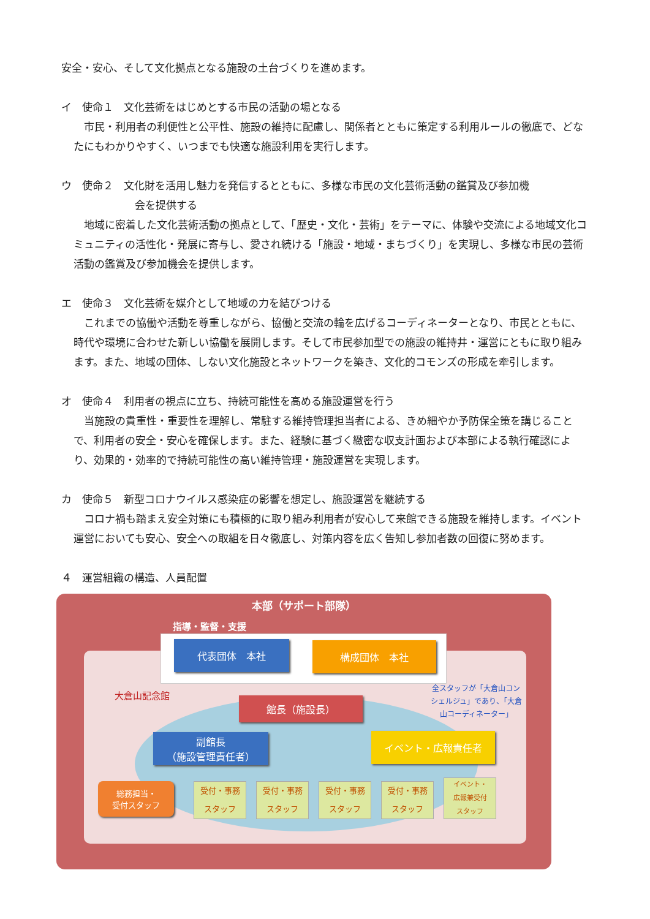安全・安心、そして文化拠点となる施設の土台づくりを進めます。
イ　使命１　文化芸術をはじめとする市民の活動の場となる
　市民・利用者の利便性と公平性、施設の維持に配慮し、関係者とともに策定する利用ルールの徹底で、どなたにもわかりやすく、いつまでも快適な施設利用を実行します。
ウ　使命２　文化財を活用し魅力を発信するとともに、多様な市民の文化芸術活動の鑑賞及び参加機
会を提供する
　地域に密着した文化芸術活動の拠点として、「歴史・文化・芸術」をテーマに、体験や交流による地域文化コミュニティの活性化・発展に寄与し、愛され続ける「施設・地域・まちづくり」を実現し、多様な市民の芸術活動の鑑賞及び参加機会を提供します。
エ　使命３　文化芸術を媒介として地域の力を結びつける
　これまでの協働や活動を尊重しながら、協働と交流の輪を広げるコーディネーターとなり、市民とともに、時代や環境に合わせた新しい協働を展開します。そして市民参加型での施設の維持井・運営にともに取り組みます。また、地域の団体、しない文化施設とネットワークを築き、文化的コモンズの形成を牽引します。
オ　使命４　利用者の視点に立ち、持続可能性を高める施設運営を行う
　当施設の貴重性・重要性を理解し、常駐する維持管理担当者による、きめ細やか予防保全策を講じることで、利用者の安全・安心を確保します。また、経験に基づく緻密な収支計画および本部による執行確認により、効果的・効率的で持続可能性の高い維持管理・施設運営を実現します。
カ　使命５　新型コロナウイルス感染症の影響を想定し、施設運営を継続する
　コロナ禍も踏まえ安全対策にも積極的に取り組み利用者が安心して来館できる施設を維持します。イベント運営においても安心、安全への取組を日々徹底し、対策内容を広く告知し参加者数の回復に努めます。
４　運営組織の構造、人員配置
本部（サポート部隊）
指導・監督・支援
代表団体　本社 構成団体　本社
大倉山記念館
全スタッフが「大倉山コンシェルジュ」であり、「大倉山コーディネーター」
館長（施設長）
副館長
（施設管理責任者）
イベント・広報責任者
総務担当・
受付スタッフ
受付・事務
スタッフ
受付・事務
スタッフ
受付・事務
スタッフ
受付・事務
スタッフ
イベント・
広報兼受付
スタッフ